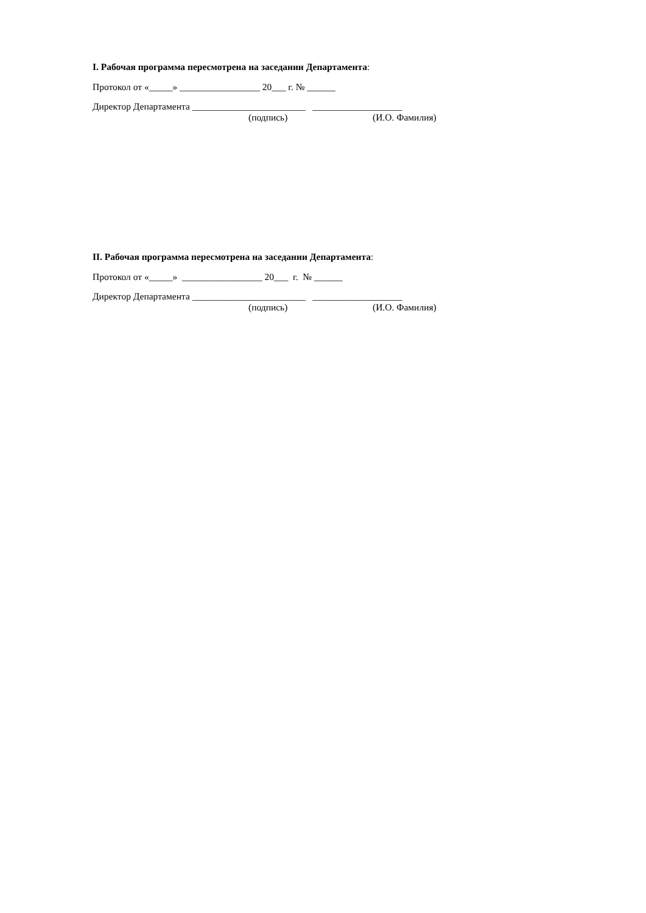I. Рабочая программа пересмотрена на заседании Департамента:
Протокол от «_____» _________________ 20___ г. № ______
Директор Департамента ________________________ ___________________
(подпись) (И.О. Фамилия)
II. Рабочая программа пересмотрена на заседании Департамента:
Протокол от «_____» _________________ 20___ г. № ______
Директор Департамента ________________________ ___________________
(подпись) (И.О. Фамилия)